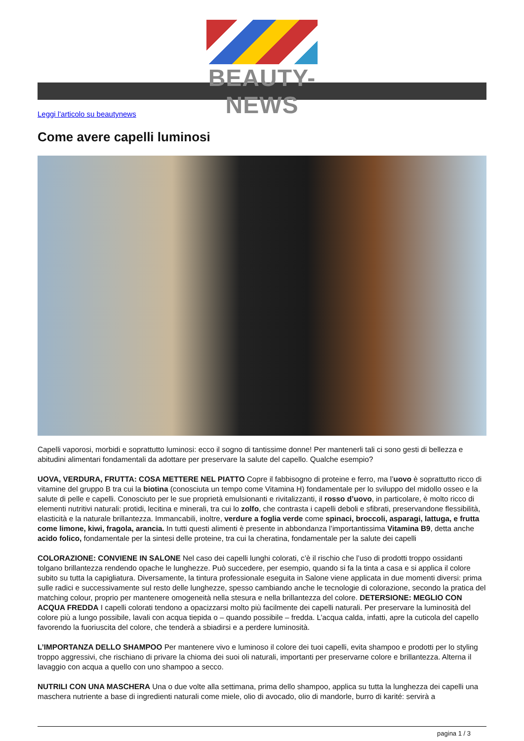BEAUTY-NEWS
Leggi l'articolo su beautynews
Come avere capelli luminosi
Capelli vaporosi, morbidi e soprattutto luminosi: ecco il sogno di tantissime donne! Per mantenerli tali ci sono gesti di bellezza e abitudini alimentari fondamentali da adottare per preservare la salute del capello. Qualche esempio?
UOVA, VERDURA, FRUTTA: COSA METTERE NEL PIATTO Copre il fabbisogno di proteine e ferro, ma l’uovo è soprattutto ricco di vitamine del gruppo B tra cui la biotina (conosciuta un tempo come Vitamina H) fondamentale per lo sviluppo del midollo osseo e la salute di pelle e capelli. Conosciuto per le sue proprietà emulsionanti e rivitalizzanti, il rosso d’uovo, in particolare, è molto ricco di elementi nutritivi naturali: protidi, lecitina e minerali, tra cui lo zolfo, che contrasta i capelli deboli e sfibrati, preservandone flessibilità, elasticità e la naturale brillantezza. Immancabili, inoltre, verdure a foglia verde come spinaci, broccoli, asparagi, lattuga, e frutta come limone, kiwi, fragola, arancia. In tutti questi alimenti è presente in abbondanza l’importantissima Vitamina B9, detta anche acido folico, fondamentale per la sintesi delle proteine, tra cui la cheratina, fondamentale per la salute dei capelli
COLORAZIONE: CONVIENE IN SALONE Nel caso dei capelli lunghi colorati, c’è il rischio che l’uso di prodotti troppo ossidanti tolgano brillantezza rendendo opache le lunghezze. Può succedere, per esempio, quando si fa la tinta a casa e si applica il colore subito su tutta la capigliatura. Diversamente, la tintura professionale eseguita in Salone viene applicata in due momenti diversi: prima sulle radici e successivamente sul resto delle lunghezze, spesso cambiando anche le tecnologie di colorazione, secondo la pratica del matching colour, proprio per mantenere omogeneità nella stesura e nella brillantezza del colore. DETERSIONE: MEGLIO CON ACQUA FREDDA I capelli colorati tendono a opacizzarsi molto più facilmente dei capelli naturali. Per preservare la luminosità del colore più a lungo possibile, lavali con acqua tiepida o – quando possibile – fredda. L’acqua calda, infatti, apre la cuticola del capello favorendo la fuoriuscita del colore, che tenderà a sbiadirsi e a perdere luminosità.
L’IMPORTANZA DELLO SHAMPOO Per mantenere vivo e luminoso il colore dei tuoi capelli, evita shampoo e prodotti per lo styling troppo aggressivi, che rischiano di privare la chioma dei suoi oli naturali, importanti per preservarne colore e brillantezza. Alterna il lavaggio con acqua a quello con uno shampoo a secco.
NUTRILI CON UNA MASCHERA Una o due volte alla settimana, prima dello shampoo, applica su tutta la lunghezza dei capelli una maschera nutriente a base di ingredienti naturali come miele, olio di avocado, olio di mandorle, burro di karité: servirà a
pagina 1 / 3